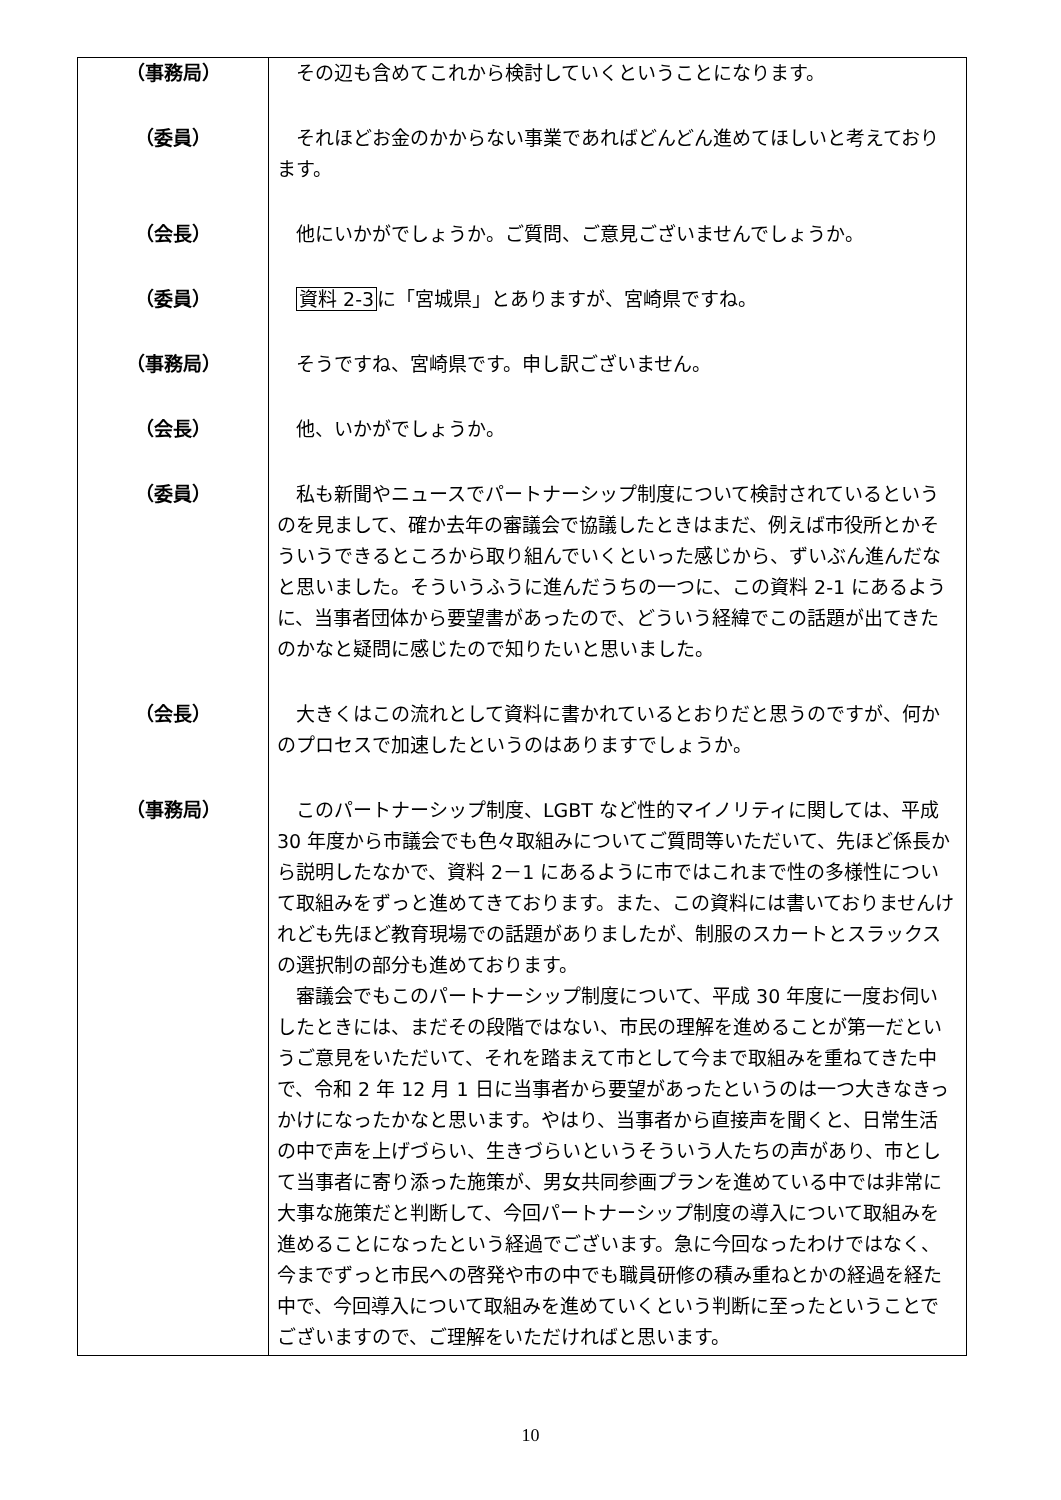| （事務局） | その辺も含めてこれから検討していくということになります。 |
| （委員） | それほどお金のかからない事業であればどんどん進めてほしいと考えております。 |
| （会長） | 他にいかがでしょうか。ご質問、ご意見ございませんでしょうか。 |
| （委員） | 資料 2-3 に「宮城県」とありますが、宮崎県ですね。 |
| （事務局） | そうですね、宮崎県です。申し訳ございません。 |
| （会長） | 他、いかがでしょうか。 |
| （委員） | 私も新聞やニュースでパートナーシップ制度について検討されているというのを見まして、確か去年の審議会で協議したときはまだ、例えば市役所とかそういうできるところから取り組んでいくといった感じから、ずいぶん進んだなと思いました。そういうふうに進んだうちの一つに、この資料 2-1 にあるように、当事者団体から要望書があったので、どういう経緯でこの話題が出てきたのかなと疑問に感じたので知りたいと思いました。 |
| （会長） | 大きくはこの流れとして資料に書かれているとおりだと思うのですが、何かのプロセスで加速したというのはありますでしょうか。 |
| （事務局） | このパートナーシップ制度、LGBT など性的マイノリティに関しては、平成 30 年度から市議会でも色々取組みについてご質問等いただいて、先ほど係長から説明したなかで、資料 2－1 にあるように市ではこれまで性の多様性について取組みをずっと進めてきております。また、この資料には書いておりませんけれども先ほど教育現場での話題がありましたが、制服のスカートとスラックスの選択制の部分も進めております。 審議会でもこのパートナーシップ制度について、平成 30 年度に一度お伺いしたときには、まだその段階ではない、市民の理解を進めることが第一だというご意見をいただいて、それを踏まえて市として今まで取組みを重ねてきた中で、令和 2 年 12 月 1 日に当事者から要望があったというのは一つ大きなきっかけになったかなと思います。やはり、当事者から直接声を聞くと、日常生活の中で声を上げづらい、生きづらいというそういう人たちの声があり、市として当事者に寄り添った施策が、男女共同参画プランを進めている中では非常に大事な施策だと判断して、今回パートナーシップ制度の導入について取組みを進めることになったという経過でございます。急に今回なったわけではなく、今までずっと市民への啓発や市の中でも職員研修の積み重ねとかの経過を経た中で、今回導入について取組みを進めていくという判断に至ったということでございますので、ご理解をいただければと思います。 |
10